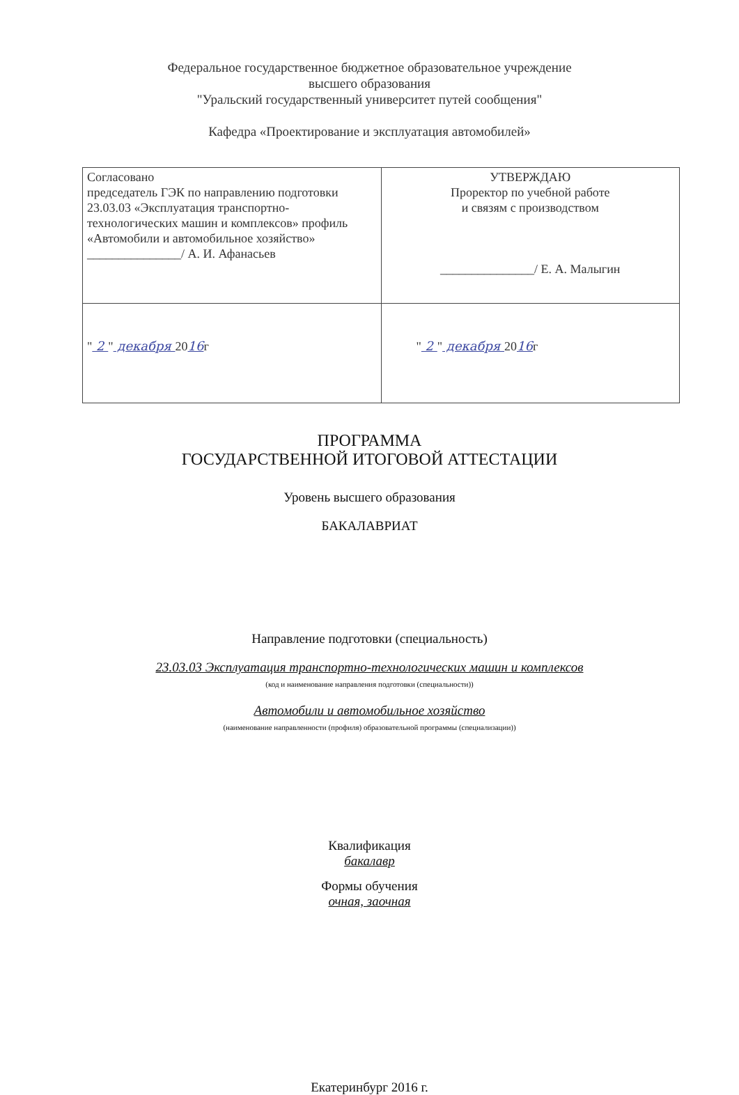Федеральное государственное бюджетное образовательное учреждение
высшего образования
"Уральский государственный университет путей сообщения"
Кафедра «Проектирование и эксплуатация автомобилей»
| Согласовано председатель ГЭК по направлению подготовки 23.03.03 «Эксплуатация транспортно-технологических машин и комплексов» профиль «Автомобили и автомобильное хозяйство» _______________/ А. И. Афанасьев | УТВЕРЖДАЮ Проректор по учебной работе и связям с производством _______________/ Е. А. Малыгин |
| " 2 " декабря 20 16 г | " 2 " декабря 20 16 г |
ПРОГРАММА
ГОСУДАРСТВЕННОЙ ИТОГОВОЙ АТТЕСТАЦИИ
Уровень высшего образования
БАКАЛАВРИАТ
Направление подготовки (специальность)
23.03.03 Эксплуатация транспортно-технологических машин и комплексов
(код и наименование направления подготовки (специальности))
Автомобили и автомобильное хозяйство
(наименование направленности (профиля) образовательной программы (специализации))
Квалификация
бакалавр
Формы обучения
очная, заочная
Екатеринбург 2016 г.